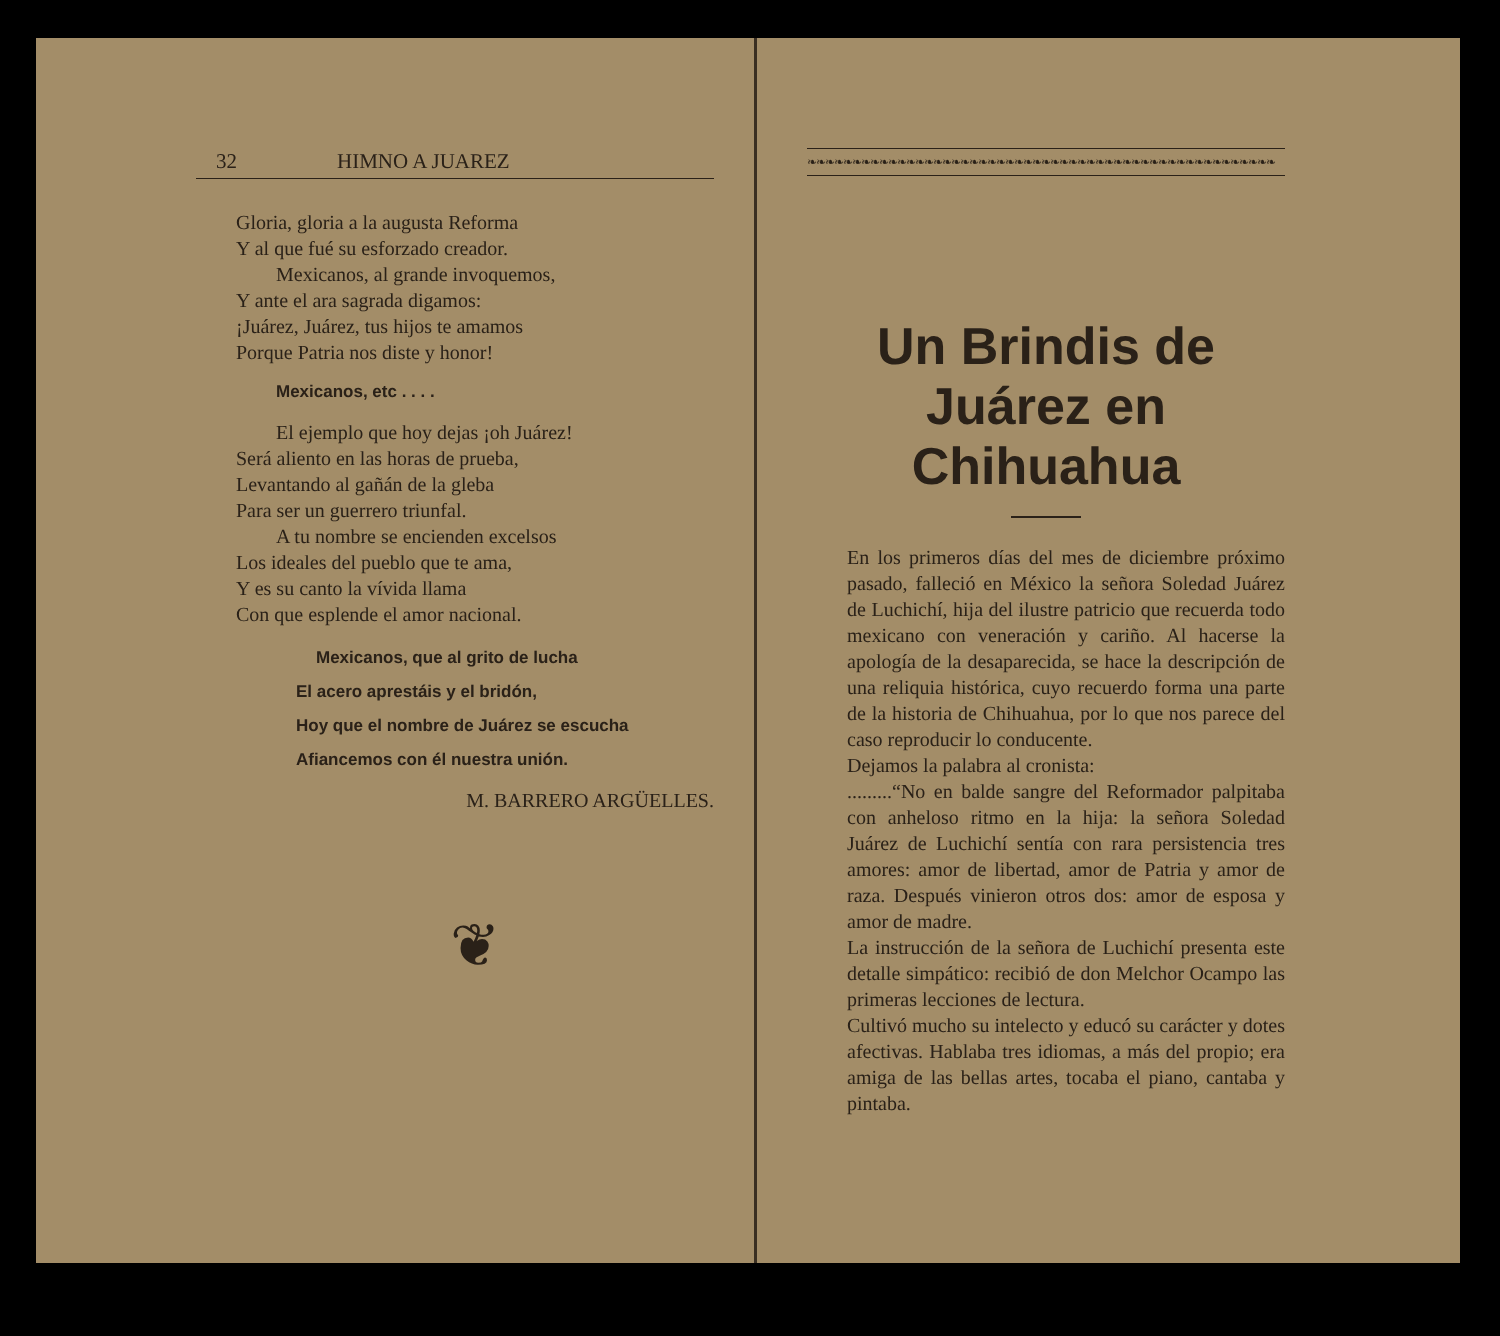32 HIMNO A JUAREZ
Gloria, gloria a la augusta Reforma
Y al que fué su esforzado creador.
Mexicanos, al grande invoquemos,
Y ante el ara sagrada digamos:
¡Juárez, Juárez, tus hijos te amamos
Porque Patria nos diste y honor!
Mexicanos, etc . . . .
El ejemplo que hoy dejas ¡oh Juárez!
Será aliento en las horas de prueba,
Levantando al gañán de la gleba
Para ser un guerrero triunfal.
A tu nombre se encienden excelsos
Los ideales del pueblo que te ama,
Y es su canto la vívida llama
Con que esplende el amor nacional.
Mexicanos, que al grito de lucha
El acero aprestáis y el bridón,
Hoy que el nombre de Juárez se escucha
Afiancemos con él nuestra unión.
M. BARRERO ARGÜELLES.
❦
❧❧❧❧❧❧❧❧❧❧❧❧❧❧❧❧❧❧❧❧❧❧❧❧❧❧❧❧❧❧❧❧❧❧❧❧❧❧❧❧❧❧❧❧❧❧❧❧❧❧❧❧
Un Brindis de Juárez en Chihuahua
En los primeros días del mes de diciembre próximo pasado, falleció en México la señora Soledad Juárez de Luchichí, hija del ilustre patricio que recuerda todo mexicano con veneración y cariño. Al hacerse la apología de la desaparecida, se hace la descripción de una reliquia histórica, cuyo recuerdo forma una parte de la historia de Chihuahua, por lo que nos parece del caso reproducir lo conducente.
Dejamos la palabra al cronista:
.........“No en balde sangre del Reformador palpitaba con anheloso ritmo en la hija: la señora Soledad Juárez de Luchichí sentía con rara persistencia tres amores: amor de libertad, amor de Patria y amor de raza. Después vinieron otros dos: amor de esposa y amor de madre.
La instrucción de la señora de Luchichí presenta este detalle simpático: recibió de don Melchor Ocampo las primeras lecciones de lectura.
Cultivó mucho su intelecto y educó su carácter y dotes afectivas. Hablaba tres idiomas, a más del propio; era amiga de las bellas artes, tocaba el piano, cantaba y pintaba.